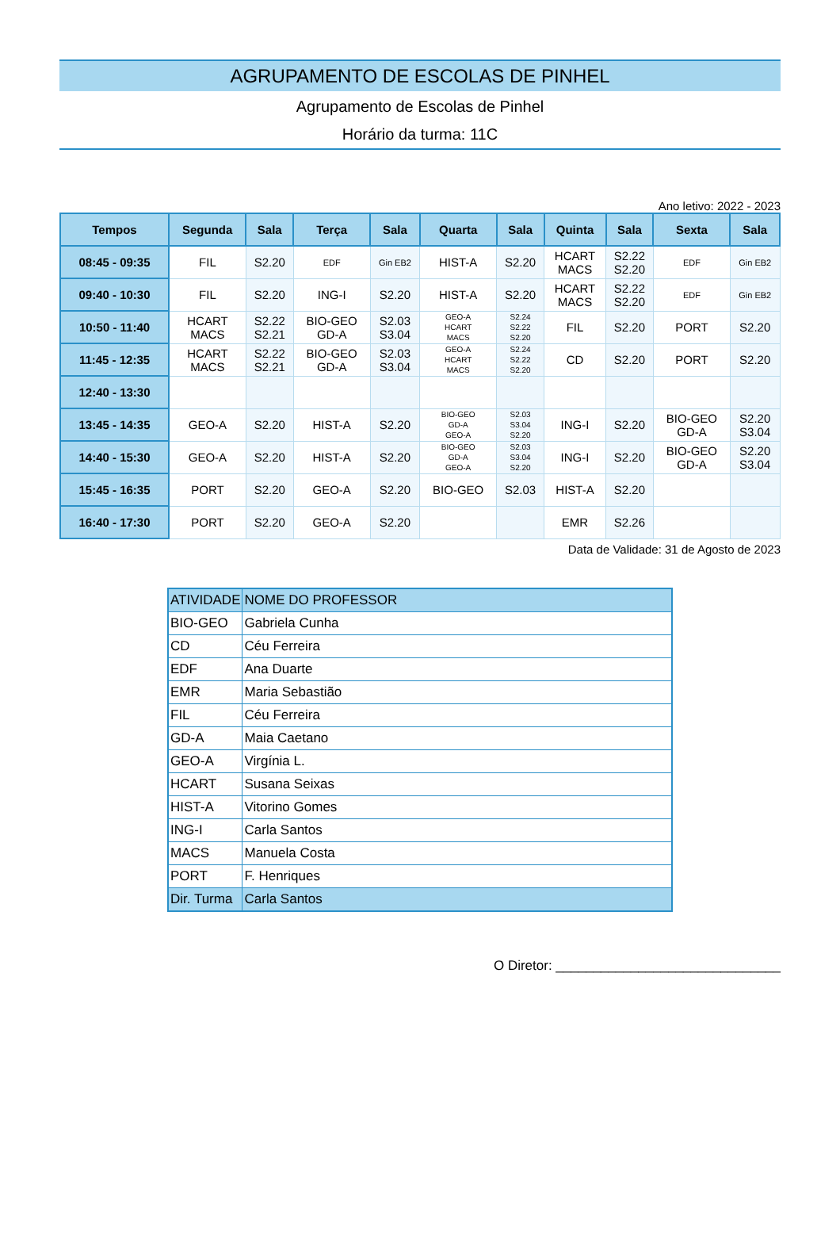AGRUPAMENTO DE ESCOLAS DE PINHEL
Agrupamento de Escolas de Pinhel
Horário da turma: 11C
Ano letivo: 2022 - 2023
| Tempos | Segunda | Sala | Terça | Sala | Quarta | Sala | Quinta | Sala | Sexta | Sala |
| --- | --- | --- | --- | --- | --- | --- | --- | --- | --- | --- |
| 08:45 - 09:35 | FIL | S2.20 | EDF | Gin EB2 | HIST-A | S2.20 | HCART MACS | S2.22 S2.20 | EDF | Gin EB2 |
| 09:40 - 10:30 | FIL | S2.20 | ING-I | S2.20 | HIST-A | S2.20 | HCART MACS | S2.22 S2.20 | EDF | Gin EB2 |
| 10:50 - 11:40 | HCART MACS | S2.22 S2.21 | BIO-GEO GD-A | S2.03 S3.04 | GEO-A HCART MACS | S2.24 S2.22 S2.20 | FIL | S2.20 | PORT | S2.20 |
| 11:45 - 12:35 | HCART MACS | S2.22 S2.21 | BIO-GEO GD-A | S2.03 S3.04 | GEO-A HCART MACS | S2.24 S2.22 S2.20 | CD | S2.20 | PORT | S2.20 |
| 12:40 - 13:30 | | | | | | | | | | |
| 13:45 - 14:35 | GEO-A | S2.20 | HIST-A | S2.20 | BIO-GEO GD-A GEO-A | S2.03 S3.04 S2.20 | ING-I | S2.20 | BIO-GEO GD-A | S2.20 S3.04 |
| 14:40 - 15:30 | GEO-A | S2.20 | HIST-A | S2.20 | BIO-GEO GD-A GEO-A | S2.03 S3.04 S2.20 | ING-I | S2.20 | BIO-GEO GD-A | S2.20 S3.04 |
| 15:45 - 16:35 | PORT | S2.20 | GEO-A | S2.20 | BIO-GEO | S2.03 | HIST-A | S2.20 | | |
| 16:40 - 17:30 | PORT | S2.20 | GEO-A | S2.20 | | | EMR | S2.26 | | |
Data de Validade: 31 de Agosto de 2023
| ATIVIDADE | NOME DO PROFESSOR |
| BIO-GEO | Gabriela Cunha |
| CD | Céu Ferreira |
| EDF | Ana Duarte |
| EMR | Maria Sebastião |
| FIL | Céu Ferreira |
| GD-A | Maia Caetano |
| GEO-A | Virgínia L. |
| HCART | Susana Seixas |
| HIST-A | Vitorino Gomes |
| ING-I | Carla Santos |
| MACS | Manuela Costa |
| PORT | F. Henriques |
| Dir. Turma | Carla Santos |
O Diretor: ______________________________